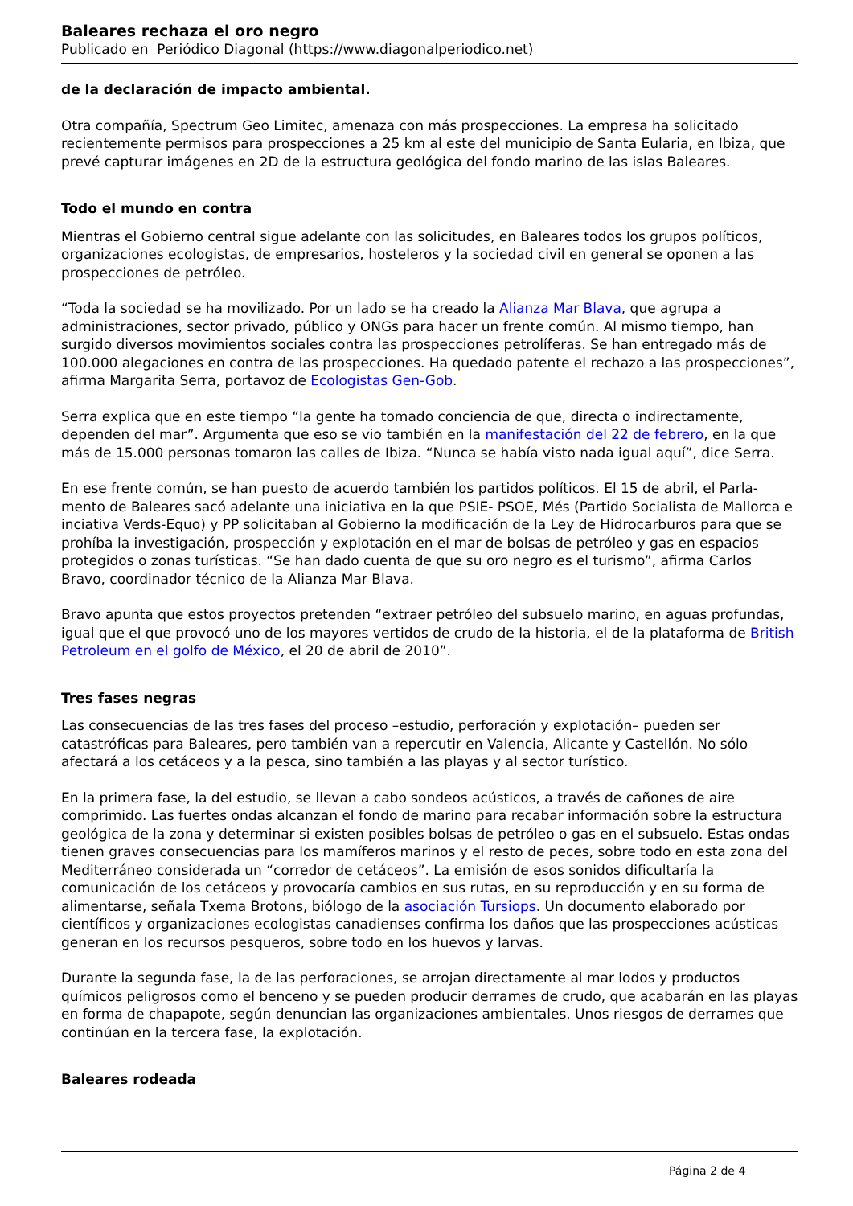Baleares rechaza el oro negro
Publicado en Periódico Diagonal (https://www.diagonalperiodico.net)
de la declaración de impacto ambiental.
Otra compañía, Spectrum Geo Limitec, amenaza con más prospecciones. La empresa ha solicitado recientemente permisos para prospecciones a 25 km al este del municipio de Santa Eularia, en Ibiza, que prevé capturar imágenes en 2D de la estructura geológica del fondo marino de las islas Baleares.
Todo el mundo en contra
Mientras el Gobierno central sigue adelante con las solicitudes, en Baleares todos los grupos políticos, organizaciones ecologistas, de empresarios, hosteleros y la sociedad civil en general se oponen a las prospecciones de petróleo.
“Toda la sociedad se ha movilizado. Por un lado se ha creado la Alianza Mar Blava, que agrupa a administraciones, sector privado, público y ONGs para hacer un frente común. Al mismo tiempo, han surgido diversos movimientos sociales contra las prospecciones petrolíferas. Se han entregado más de 100.000 alegaciones en contra de las prospecciones. Ha quedado patente el rechazo a las prospecciones”, afirma Margarita Serra, portavoz de Ecologistas Gen-Gob.
Serra explica que en este tiempo “la gente ha tomado conciencia de que, directa o indirectamente, dependen del mar”. Argumenta que eso se vio también en la manifestación del 22 de febrero, en la que más de 15.000 personas tomaron las calles de Ibiza. “Nunca se había visto nada igual aquí”, dice Serra.
En ese frente común, se han puesto de acuerdo también los partidos políticos. El 15 de abril, el Parla-mento de Baleares sacó adelante una iniciativa en la que PSIE- PSOE, Més (Partido Socialista de Mallorca e inciativa Verds-Equo) y PP solicitaban al Gobierno la modificación de la Ley de Hidrocarburos para que se prohíba la investigación, prospección y explotación en el mar de bolsas de petróleo y gas en espacios protegidos o zonas turísticas. “Se han dado cuenta de que su oro negro es el turismo”, afirma Carlos Bravo, coordinador técnico de la Alianza Mar Blava.
Bravo apunta que estos proyectos pretenden “extraer petróleo del subsuelo marino, en aguas profundas, igual que el que provocó uno de los mayores vertidos de crudo de la historia, el de la plataforma de British Petroleum en el golfo de México, el 20 de abril de 2010”.
Tres fases negras
Las consecuencias de las tres fases del proceso –estudio, perforación y explotación– pueden ser catastróficas para Baleares, pero también van a repercutir en Valencia, Alicante y Castellón. No sólo afectará a los cetáceos y a la pesca, sino también a las playas y al sector turístico.
En la primera fase, la del estudio, se llevan a cabo sondeos acústicos, a través de cañones de aire comprimido. Las fuertes ondas alcanzan el fondo de marino para recabar información sobre la estructura geológica de la zona y determinar si existen posibles bolsas de petróleo o gas en el subsuelo. Estas ondas tienen graves consecuencias para los mamíferos marinos y el resto de peces, sobre todo en esta zona del Mediterráneo considerada un “corredor de cetáceos”. La emisión de esos sonidos dificultaría la comunicación de los cetáceos y provocaría cambios en sus rutas, en su reproducción y en su forma de alimentarse, señala Txema Brotons, biólogo de la asociación Tursiops. Un documento elaborado por científicos y organizaciones ecologistas canadienses confirma los daños que las prospecciones acústicas generan en los recursos pesqueros, sobre todo en los huevos y larvas.
Durante la segunda fase, la de las perforaciones, se arrojan directamente al mar lodos y productos químicos peligrosos como el benceno y se pueden producir derrames de crudo, que acabarán en las playas en forma de chapapote, según denuncian las organizaciones ambientales. Unos riesgos de derrames que continúan en la tercera fase, la explotación.
Baleares rodeada
Página 2 de 4